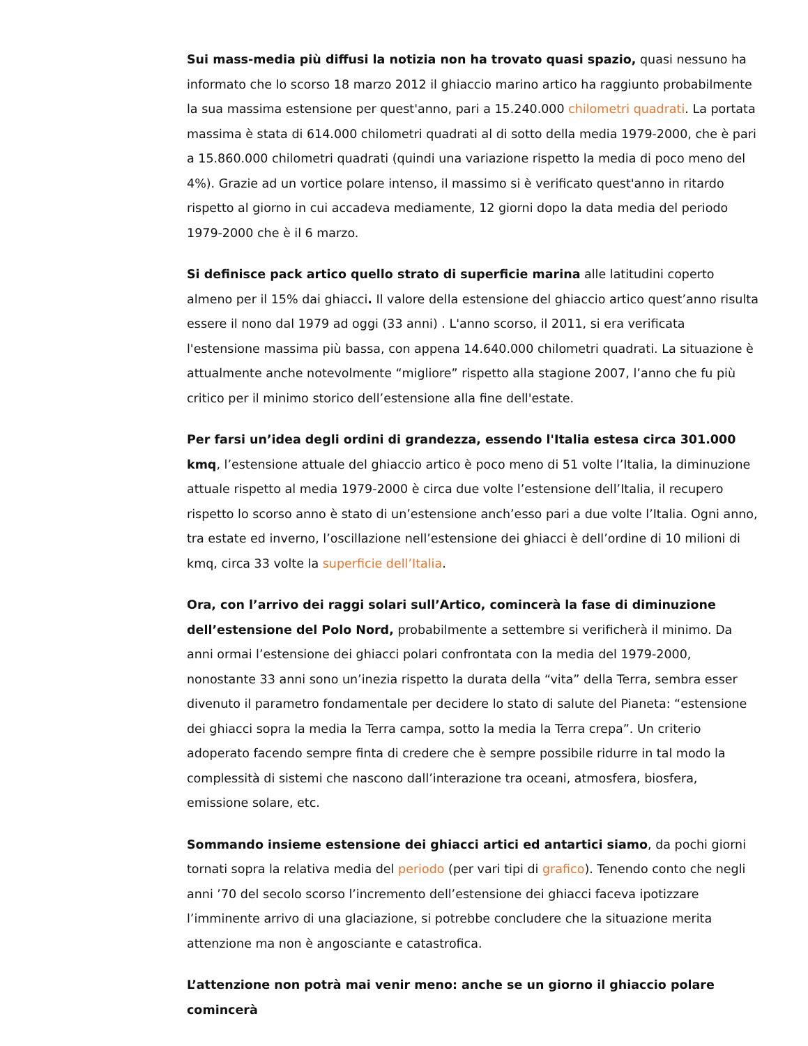Sui mass-media più diffusi la notizia non ha trovato quasi spazio, quasi nessuno ha informato che lo scorso 18 marzo 2012 il ghiaccio marino artico ha raggiunto probabilmente la sua massima estensione per quest'anno, pari a 15.240.000 chilometri quadrati. La portata massima è stata di 614.000 chilometri quadrati al di sotto della media 1979-2000, che è pari a 15.860.000 chilometri quadrati (quindi una variazione rispetto la media di poco meno del 4%). Grazie ad un vortice polare intenso, il massimo si è verificato quest'anno in ritardo rispetto al giorno in cui accadeva mediamente, 12 giorni dopo la data media del periodo 1979-2000 che è il 6 marzo.
Si definisce pack artico quello strato di superficie marina alle latitudini coperto almeno per il 15% dai ghiacci. Il valore della estensione del ghiaccio artico quest’anno risulta essere il nono dal 1979 ad oggi (33 anni) . L'anno scorso, il 2011, si era verificata l'estensione massima più bassa, con appena 14.640.000 chilometri quadrati. La situazione è attualmente anche notevolmente “migliore” rispetto alla stagione 2007, l’anno che fu più critico per il minimo storico dell’estensione alla fine dell'estate.
Per farsi un’idea degli ordini di grandezza, essendo l'Italia estesa circa 301.000 kmq, l’estensione attuale del ghiaccio artico è poco meno di 51 volte l’Italia, la diminuzione attuale rispetto al media 1979-2000 è circa due volte l’estensione dell’Italia, il recupero rispetto lo scorso anno è stato di un’estensione anch’esso pari a due volte l’Italia. Ogni anno, tra estate ed inverno, l’oscillazione nell’estensione dei ghiacci è dell’ordine di 10 milioni di kmq, circa 33 volte la superficie dell’Italia.
Ora, con l’arrivo dei raggi solari sull’Artico, comincerà la fase di diminuzione dell’estensione del Polo Nord, probabilmente a settembre si verificherà il minimo. Da anni ormai l’estensione dei ghiacci polari confrontata con la media del 1979-2000, nonostante 33 anni sono un’inezia rispetto la durata della “vita” della Terra, sembra esser divenuto il parametro fondamentale per decidere lo stato di salute del Pianeta: “estensione dei ghiacci sopra la media la Terra campa, sotto la media la Terra crepa”. Un criterio adoperato facendo sempre finta di credere che è sempre possibile ridurre in tal modo la complessità di sistemi che nascono dall’interazione tra oceani, atmosfera, biosfera, emissione solare, etc.
Sommando insieme estensione dei ghiacci artici ed antartici siamo, da pochi giorni tornati sopra la relativa media del periodo (per vari tipi di grafico). Tenendo conto che negli anni ’70 del secolo scorso l’incremento dell’estensione dei ghiacci faceva ipotizzare l’imminente arrivo di una glaciazione, si potrebbe concludere che la situazione merita attenzione ma non è angosciante e catastrofica.
L’attenzione non potrà mai venir meno: anche se un giorno il ghiaccio polare comincerà